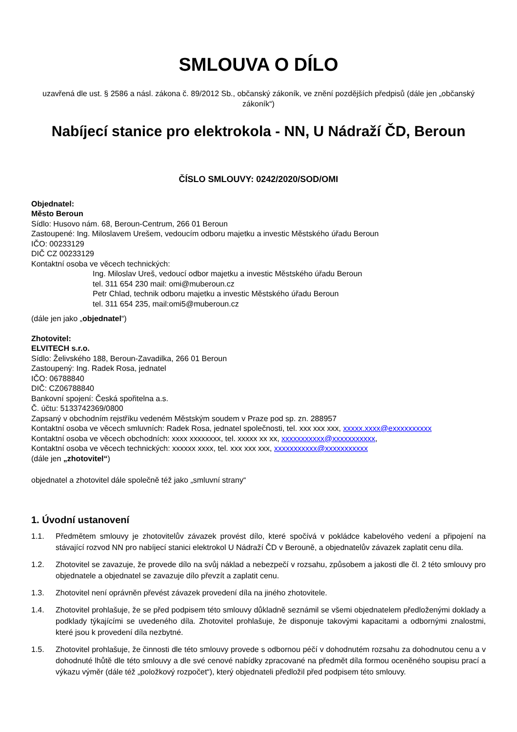SMLOUVA O DÍLO
uzavřená dle ust. § 2586 a násl. zákona č. 89/2012 Sb., občanský zákoník, ve znění pozdějších předpisů (dále jen „občanský zákoník“)
Nabíjecí stanice pro elektrokola - NN, U Nádraží ČD, Beroun
ČÍSLO SMLOUVY: 0242/2020/SOD/OMI
Objednatel:
Město Beroun
Sídlo: Husovo nám. 68, Beroun-Centrum, 266 01 Beroun
Zastoupené: Ing. Miloslavem Urešem, vedoucím odboru majetku a investic Městského úřadu Beroun
IČO: 00233129
DIČ CZ 00233129
Kontaktní osoba ve věcech technických:
Ing. Miloslav Ureš, vedoucí odbor majetku a investic Městského úřadu Beroun
tel. 311 654 230 mail: omi@muberoun.cz
Petr Chlad, technik odboru majetku a investic Městského úřadu Beroun
tel. 311 654 235, mail:omi5@muberoun.cz
(dále jen jako „objednatel“)
Zhotovitel:
ELVITECH s.r.o.
Sídlo: Želivského 188, Beroun-Zavadilka, 266 01 Beroun
Zastoupený: Ing. Radek Rosa, jednatel
IČO: 06788840
DIČ: CZ06788840
Bankovní spojení: Česká spořitelna a.s.
Č. účtu: 5133742369/0800
Zapsaný v obchodním rejstříku vedeném Městským soudem v Praze pod sp. zn. 288957
Kontaktní osoba ve věcech smluvních: Radek Rosa, jednatel společnosti, tel. xxx xxx xxx, xxxxx.xxxx@exxxxxxxxxx
Kontaktní osoba ve věcech obchodních: xxxx xxxxxxxx, tel. xxxxx xx xx, xxxxxxxxxxx@xxxxxxxxxxx,
Kontaktní osoba ve věcech technických: xxxxxx xxxx, tel. xxx xxx xxx, xxxxxxxxxxx@xxxxxxxxxxx
(dále jen „zhotovitel“)
objednatel a zhotovitel dále společně též jako „smluvní strany“
1. Úvodní ustanovení
1.1. Předmětem smlouvy je zhotovitelův závazek provést dílo, které spočívá v pokládce kabelového vedení a připojení na stávající rozvod NN pro nabíjecí stanici elektrokol U Nádraží ČD v Berouně, a objednatelův závazek zaplatit cenu díla.
1.2. Zhotovitel se zavazuje, že provede dílo na svůj náklad a nebezpečí v rozsahu, způsobem a jakosti dle čl. 2 této smlouvy pro objednatele a objednatel se zavazuje dílo převzít a zaplatit cenu.
1.3. Zhotovitel není oprávněn převést závazek provedení díla na jiného zhotovitele.
1.4. Zhotovitel prohlašuje, že se před podpisem této smlouvy důkladně seznámil se všemi objednatelem předloženými doklady a podklady týkajícími se uvedeného díla. Zhotovitel prohlašuje, že disponuje takovými kapacitami a odbornými znalostmi, které jsou k provedení díla nezbytné.
1.5. Zhotovitel prohlašuje, že činnosti dle této smlouvy provede s odbornou péčí v dohodnutém rozsahu za dohodnutou cenu a v dohodnuté lhůtě dle této smlouvy a dle své cenové nabídky zpracované na předmět díla formou oceněného soupisu prací a výkazu výměr (dále též „položkový rozpočet“), který objednateli předložil před podpisem této smlouvy.